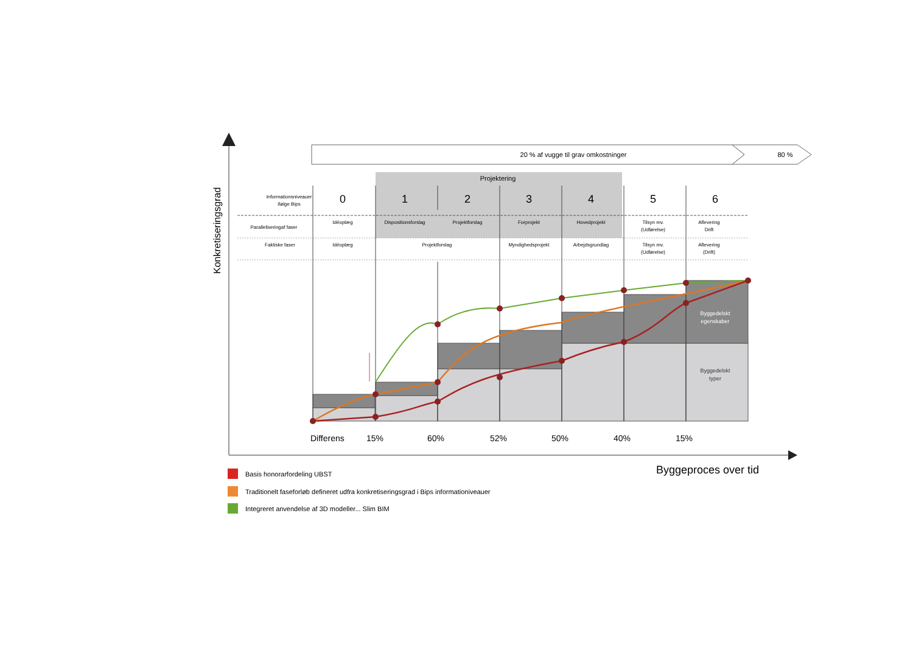20 % af vugge til grav omkostninger
80 %
Projektering
Informationsniveauer
ifølge Bips
0
1
2
3
4
5
6
Paralleliseringaf faser
Idéoplæg
Dispositionsforslag
Projektforslag
Forprojekt
Hovedprojekt
Tilsyn mv.
(Udførelse)
Aflevering
Drift
Faktiske faser
Idéoplæg
Projektforslag
Myndighedsprojekt
Arbejdsgrundlag
Tilsyn mv.
(Udførelse)
Aflevering
(Drift)
Byggedelskt
egenskaber
Byggedelskt
typer
Differens
15%
60%
52%
50%
40%
15%
Byggeproces over tid
Konkretiseringsgrad
Basis honorarfordeling UBST
Traditionelt faseforløb defineret udfra konkretiseringsgrad i Bips informationiveauer
Integreret anvendelse af 3D modeller... Slim BIM